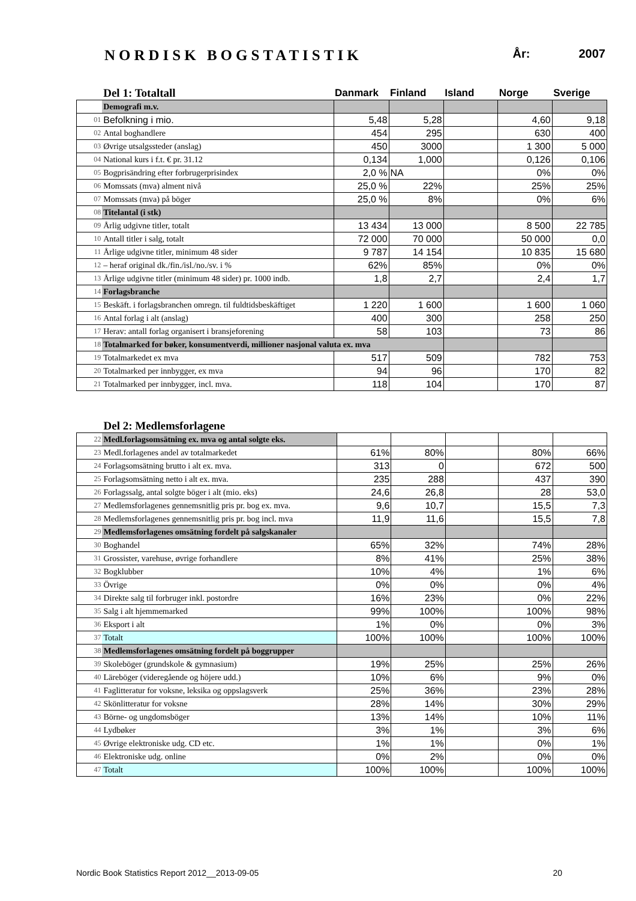NORDISK BOGSTATISTIK År: 2007
| | Del 1: Totaltall | Danmark | Finland | Island | Norge | Sverige |
| --- | --- | --- | --- | --- | --- | --- |
| | Demografi m.v. | | | | | |
| 01 | Befolkning i mio. | 5,48 | 5,28 | | 4,60 | 9,18 |
| 02 | Antal boghandlere | 454 | 295 | | 630 | 400 |
| 03 | Øvrige utsalgssteder (anslag) | 450 | 3000 | | 1 300 | 5 000 |
| 04 | National kurs i f.t. € pr. 31.12 | 0,134 | 1,000 | | 0,126 | 0,106 |
| 05 | Bogprisändring efter forbrugerprisindex | 2,0 % | NA | | 0% | 0% |
| 06 | Momssats (mva) alment nivå | 25,0 % | 22% | | 25% | 25% |
| 07 | Momssats (mva) på böger | 25,0 % | 8% | | 0% | 6% |
| 08 | Titelantal (i stk) | | | | | |
| 09 | Årlig udgivne titler, totalt | 13 434 | 13 000 | | 8 500 | 22 785 |
| 10 | Antall titler i salg, totalt | 72 000 | 70 000 | | 50 000 | 0,0 |
| 11 | Årlige udgivne titler, minimum 48 sider | 9 787 | 14 154 | | 10 835 | 15 680 |
| 12 | – heraf original dk./fin./isl./no./sv. i % | 62% | 85% | | 0% | 0% |
| 13 | Årlige udgivne titler (minimum 48 sider) pr. 1000 indb. | 1,8 | 2,7 | | 2,4 | 1,7 |
| 14 | Forlagsbranche | | | | | |
| 15 | Beskäft. i forlagsbranchen omregn. til fuldtidsbeskäftiget | 1 220 | 1 600 | | 1 600 | 1 060 |
| 16 | Antal forlag i alt (anslag) | 400 | 300 | | 258 | 250 |
| 17 | Herav: antall forlag organisert i bransjeforening | 58 | 103 | | 73 | 86 |
| 18 | Totalmarked for bøker, konsumentverdi, millioner nasjonal valuta ex. mva | | | | | |
| 19 | Totalmarkedet ex mva | 517 | 509 | | 782 | 753 |
| 20 | Totalmarked per innbygger, ex mva | 94 | 96 | | 170 | 82 |
| 21 | Totalmarked per innbygger, incl. mva. | 118 | 104 | | 170 | 87 |
| | Del 2: Medlemsforlagene | | | | | |
| --- | --- | --- | --- | --- | --- | --- |
| 22 | Medl.forlagsomsätning ex. mva og antal solgte eks. | | | | | |
| 23 | Medl.forlagenes andel av totalmarkedet | 61% | 80% | | 80% | 66% |
| 24 | Forlagsomsätning brutto i alt ex. mva. | 313 | 0 | | 672 | 500 |
| 25 | Forlagsomsätning netto i alt ex. mva. | 235 | 288 | | 437 | 390 |
| 26 | Forlagssalg, antal solgte böger i alt (mio. eks) | 24,6 | 26,8 | | 28 | 53,0 |
| 27 | Medlemsforlagenes gennemsnitlig pris pr. bog ex. mva. | 9,6 | 10,7 | | 15,5 | 7,3 |
| 28 | Medlemsforlagenes gennemsnitlig pris pr. bog incl. mva | 11,9 | 11,6 | | 15,5 | 7,8 |
| 29 | Medlemsforlagenes omsätning fordelt på salgskanaler | | | | | |
| 30 | Boghandel | 65% | 32% | | 74% | 28% |
| 31 | Grossister, varehuse, øvrige forhandlere | 8% | 41% | | 25% | 38% |
| 32 | Bogklubber | 10% | 4% | | 1% | 6% |
| 33 | Övrige | 0% | 0% | | 0% | 4% |
| 34 | Direkte salg til forbruger inkl. postordre | 16% | 23% | | 0% | 22% |
| 35 | Salg i alt hjemmemarked | 99% | 100% | | 100% | 98% |
| 36 | Eksport i alt | 1% | 0% | | 0% | 3% |
| 37 | Totalt | 100% | 100% | | 100% | 100% |
| 38 | Medlemsforlagenes omsätning fordelt på boggrupper | | | | | |
| 39 | Skoleböger (grundskole & gymnasium) | 19% | 25% | | 25% | 26% |
| 40 | Läreböger (videregående og höjere udd.) | 10% | 6% | | 9% | 0% |
| 41 | Faglitteratur for voksne, leksika og oppslagsverk | 25% | 36% | | 23% | 28% |
| 42 | Skönlitteratur for voksne | 28% | 14% | | 30% | 29% |
| 43 | Börne- og ungdomsböger | 13% | 14% | | 10% | 11% |
| 44 | Lydbøker | 3% | 1% | | 3% | 6% |
| 45 | Øvrige elektroniske udg. CD etc. | 1% | 1% | | 0% | 1% |
| 46 | Elektroniske udg. online | 0% | 2% | | 0% | 0% |
| 47 | Totalt | 100% | 100% | | 100% | 100% |
Nordic Book Statistics Report 2012__2013-09-05 20